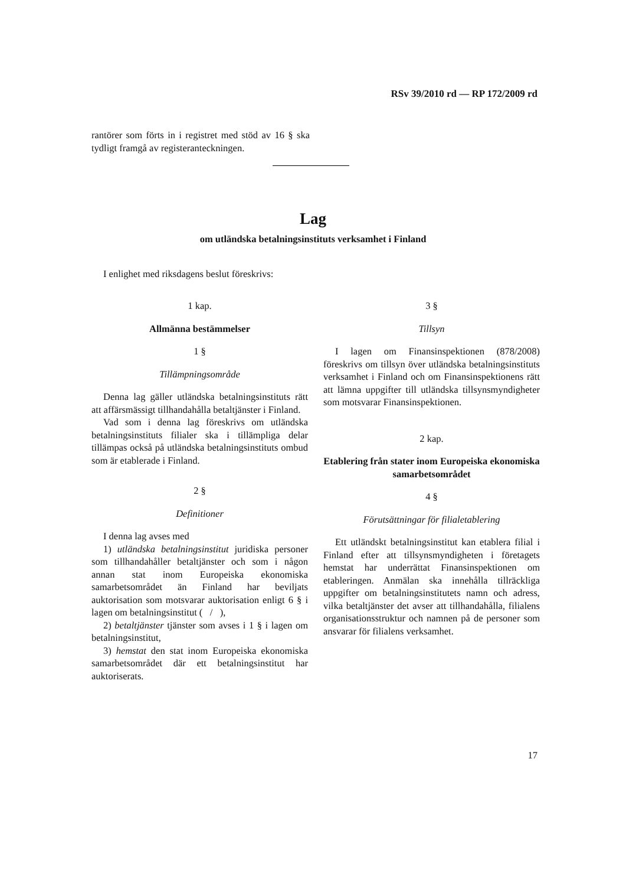RSv 39/2010 rd — RP 172/2009 rd
rantörer som förts in i registret med stöd av 16 § ska tydligt framgå av registeranteckningen.
Lag
om utländska betalningsinstituts verksamhet i Finland
I enlighet med riksdagens beslut föreskrivs:
1 kap.
Allmänna bestämmelser
1 §
Tillämpningsområde
Denna lag gäller utländska betalningsinstituts rätt att affärsmässigt tillhandahålla betaltjänster i Finland.
Vad som i denna lag föreskrivs om utländska betalningsinstituts filialer ska i tillämpliga delar tillämpas också på utländska betalningsinstituts ombud som är etablerade i Finland.
2 §
Definitioner
I denna lag avses med
1) utländska betalningsinstitut juridiska personer som tillhandahåller betaltjänster och som i någon annan stat inom Europeiska ekonomiska samarbetsområdet än Finland har beviljats auktorisation som motsvarar auktorisation enligt 6 § i lagen om betalningsinstitut ( / ),
2) betaltjänster tjänster som avses i 1 § i lagen om betalningsinstitut,
3) hemstat den stat inom Europeiska ekonomiska samarbetsområdet där ett betalningsinstitut har auktoriserats.
3 §
Tillsyn
I lagen om Finansinspektionen (878/2008) föreskrivs om tillsyn över utländska betalningsinstituts verksamhet i Finland och om Finansinspektionens rätt att lämna uppgifter till utländska tillsynsmyndigheter som motsvarar Finansinspektionen.
2 kap.
Etablering från stater inom Europeiska ekonomiska samarbetsområdet
4 §
Förutsättningar för filialetablering
Ett utländskt betalningsinstitut kan etablera filial i Finland efter att tillsynsmyndigheten i företagets hemstat har underrättat Finansinspektionen om etableringen. Anmälan ska innehålla tillräckliga uppgifter om betalningsinstitutets namn och adress, vilka betaltjänster det avser att tillhandahålla, filialens organisationsstruktur och namnen på de personer som ansvarar för filialens verksamhet.
17